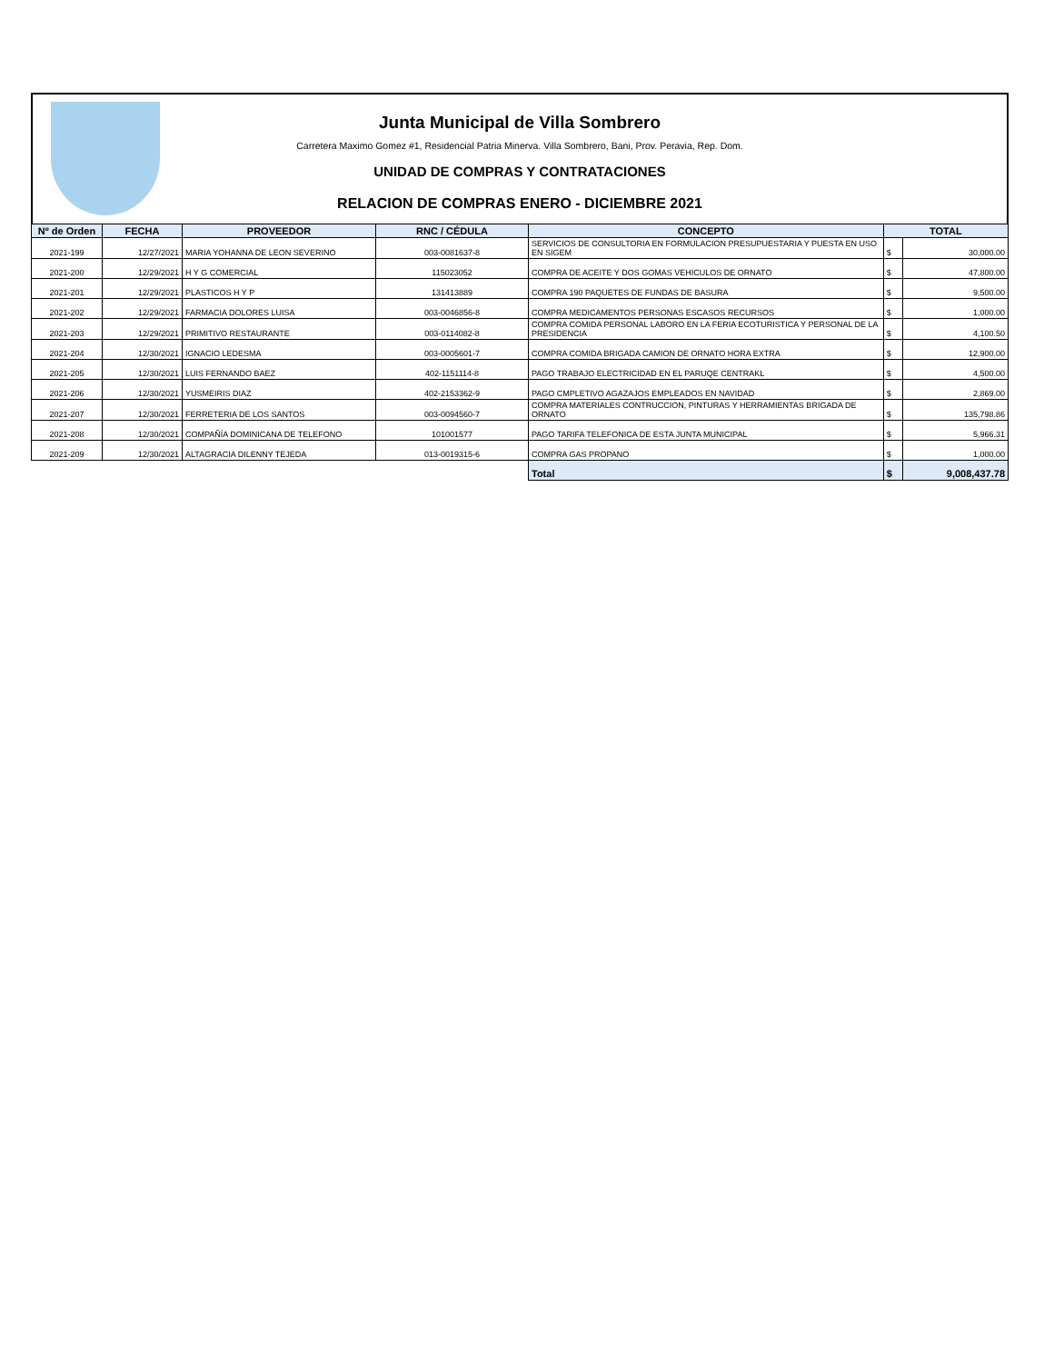Junta Municipal de Villa Sombrero
Carretera Maximo Gomez #1, Residencial Patria Minerva. Villa Sombrero, Bani, Prov. Peravia, Rep. Dom.
UNIDAD DE COMPRAS Y CONTRATACIONES
RELACION DE COMPRAS ENERO - DICIEMBRE 2021
| Nº de Orden | FECHA | PROVEEDOR | RNC / CÉDULA | CONCEPTO | TOTAL | |
| --- | --- | --- | --- | --- | --- | --- |
| 2021-199 | 12/27/2021 | MARIA YOHANNA DE LEON SEVERINO | 003-0081637-8 | SERVICIOS DE CONSULTORIA EN FORMULACION PRESUPUESTARIA Y PUESTA EN USO EN SIGEM | $ | 30,000.00 |
| 2021-200 | 12/29/2021 | H Y G COMERCIAL | 115023052 | COMPRA DE ACEITE Y DOS GOMAS VEHICULOS DE ORNATO | $ | 47,800.00 |
| 2021-201 | 12/29/2021 | PLASTICOS H Y P | 131413889 | COMPRA 190 PAQUETES DE FUNDAS DE BASURA | $ | 9,500.00 |
| 2021-202 | 12/29/2021 | FARMACIA DOLORES LUISA | 003-0046856-8 | COMPRA MEDICAMENTOS PERSONAS ESCASOS RECURSOS | $ | 1,000.00 |
| 2021-203 | 12/29/2021 | PRIMITIVO RESTAURANTE | 003-0114082-8 | COMPRA COMIDA PERSONAL LABORO EN LA FERIA ECOTURISTICA Y PERSONAL DE LA PRESIDENCIA | $ | 4,100.50 |
| 2021-204 | 12/30/2021 | IGNACIO LEDESMA | 003-0005601-7 | COMPRA COMIDA BRIGADA CAMION DE ORNATO HORA EXTRA | $ | 12,900.00 |
| 2021-205 | 12/30/2021 | LUIS FERNANDO BAEZ | 402-1151114-8 | PAGO TRABAJO ELECTRICIDAD EN EL PARUQE CENTRAKL | $ | 4,500.00 |
| 2021-206 | 12/30/2021 | YUSMEIRIS DIAZ | 402-2153362-9 | PAGO CMPLETIVO AGAZAJOS EMPLEADOS EN NAVIDAD | $ | 2,869.00 |
| 2021-207 | 12/30/2021 | FERRETERIA DE LOS SANTOS | 003-0094560-7 | COMPRA MATERIALES CONTRUCCION, PINTURAS Y HERRAMIENTAS BRIGADA DE ORNATO | $ | 135,798.86 |
| 2021-208 | 12/30/2021 | COMPAÑÍA DOMINICANA DE TELEFONO | 101001577 | PAGO TARIFA TELEFONICA DE ESTA JUNTA MUNICIPAL | $ | 5,966.31 |
| 2021-209 | 12/30/2021 | ALTAGRACIA DILENNY TEJEDA | 013-0019315-6 | COMPRA GAS PROPANO | $ | 1,000.00 |
| | | | | Total | $ | 9,008,437.78 |